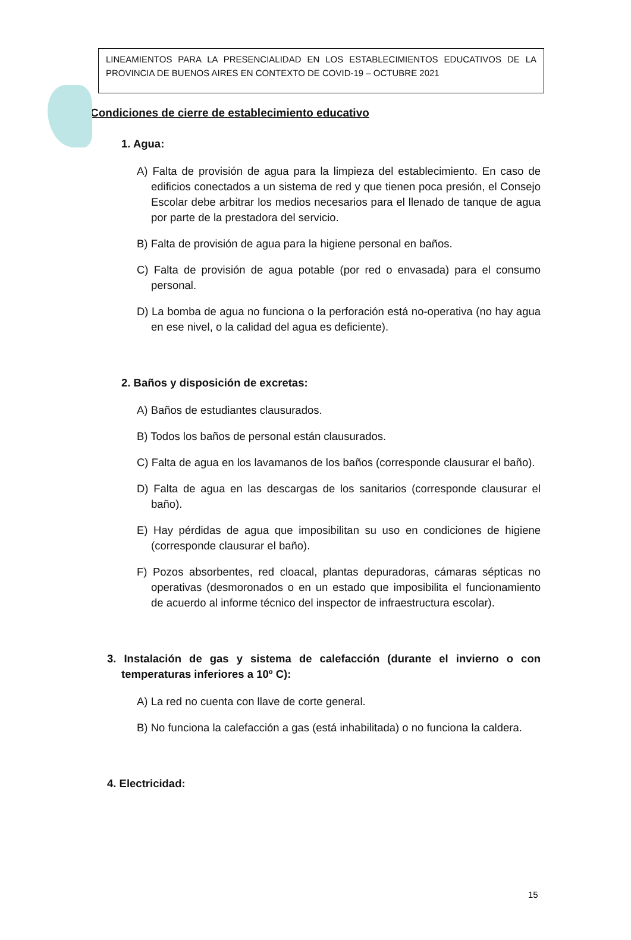LINEAMIENTOS PARA LA PRESENCIALIDAD EN LOS ESTABLECIMIENTOS EDUCATIVOS DE LA PROVINCIA DE BUENOS AIRES EN CONTEXTO DE COVID-19 – OCTUBRE 2021
Condiciones de cierre de establecimiento educativo
1. Agua:
A) Falta de provisión de agua para la limpieza del establecimiento. En caso de edificios conectados a un sistema de red y que tienen poca presión, el Consejo Escolar debe arbitrar los medios necesarios para el llenado de tanque de agua por parte de la prestadora del servicio.
B) Falta de provisión de agua para la higiene personal en baños.
C) Falta de provisión de agua potable (por red o envasada) para el consumo personal.
D) La bomba de agua no funciona o la perforación está no-operativa (no hay agua en ese nivel, o la calidad del agua es deficiente).
2. Baños y disposición de excretas:
A) Baños de estudiantes clausurados.
B) Todos los baños de personal están clausurados.
C) Falta de agua en los lavamanos de los baños (corresponde clausurar el baño).
D) Falta de agua en las descargas de los sanitarios (corresponde clausurar el baño).
E) Hay pérdidas de agua que imposibilitan su uso en condiciones de higiene (corresponde clausurar el baño).
F) Pozos absorbentes, red cloacal, plantas depuradoras, cámaras sépticas no operativas (desmoronados o en un estado que imposibilita el funcionamiento de acuerdo al informe técnico del inspector de infraestructura escolar).
3. Instalación de gas y sistema de calefacción (durante el invierno o con temperaturas inferiores a 10º C):
A) La red no cuenta con llave de corte general.
B) No funciona la calefacción a gas (está inhabilitada) o no funciona la caldera.
4. Electricidad:
15